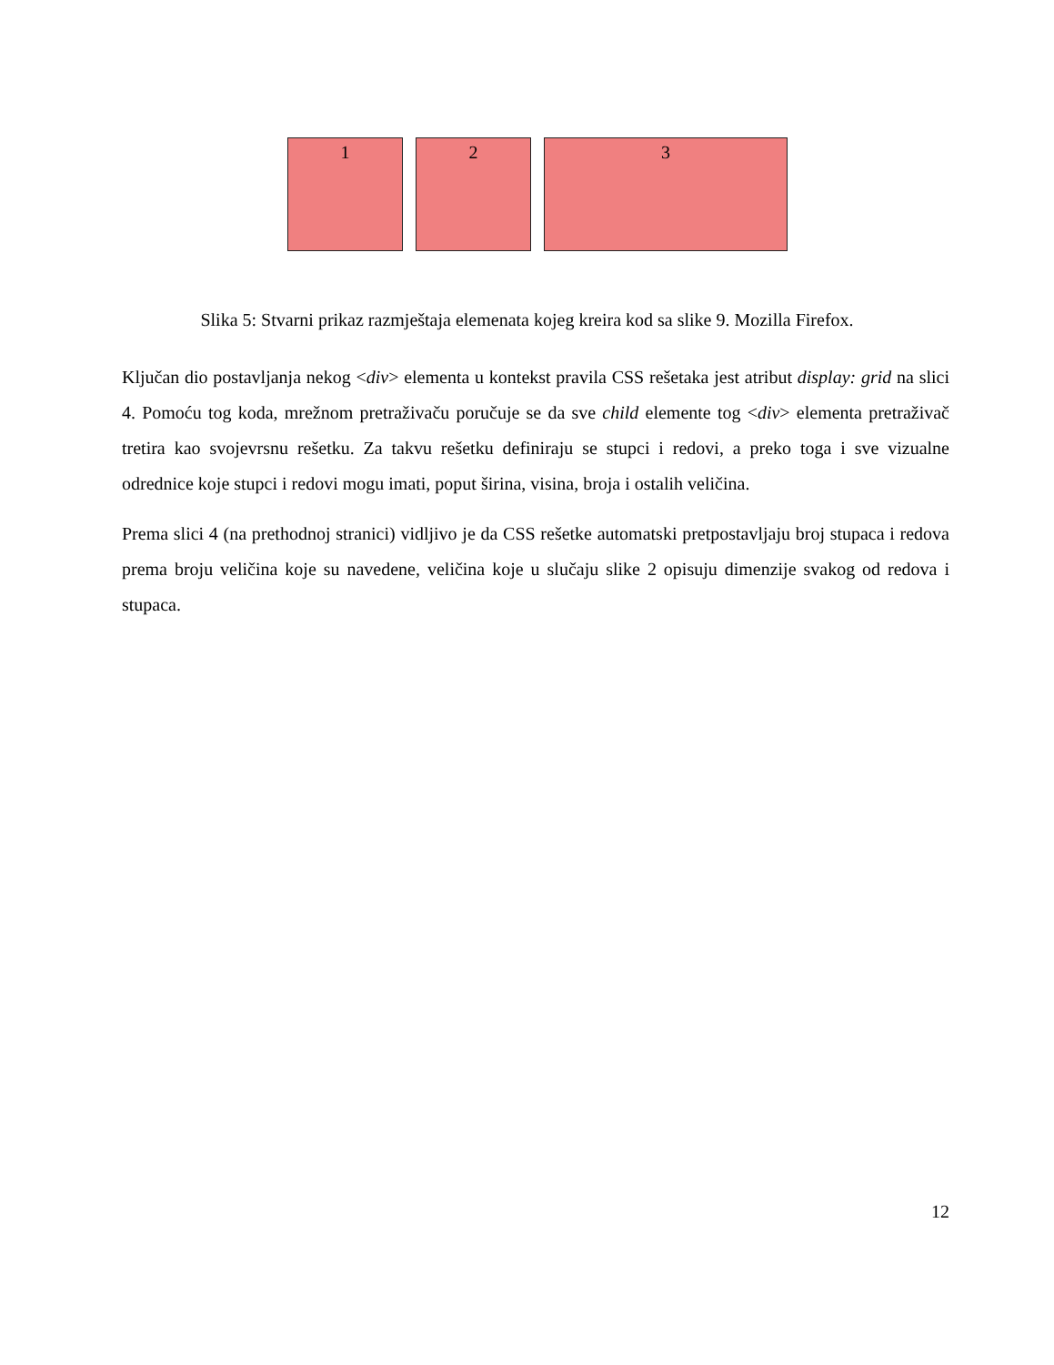1 2 3
Slika 5: Stvarni prikaz razmještaja elemenata kojeg kreira kod sa slike 9. Mozilla Firefox.
Ključan dio postavljanja nekog <div> elementa u kontekst pravila CSS rešetaka jest atribut display: grid na slici 4. Pomoću tog koda, mrežnom pretraživaču poručuje se da sve child elemente tog <div> elementa pretraživač tretira kao svojevrsnu rešetku. Za takvu rešetku definiraju se stupci i redovi, a preko toga i sve vizualne odrednice koje stupci i redovi mogu imati, poput širina, visina, broja i ostalih veličina.
Prema slici 4 (na prethodnoj stranici) vidljivo je da CSS rešetke automatski pretpostavljaju broj stupaca i redova prema broju veličina koje su navedene, veličina koje u slučaju slike 2 opisuju dimenzije svakog od redova i stupaca.
12